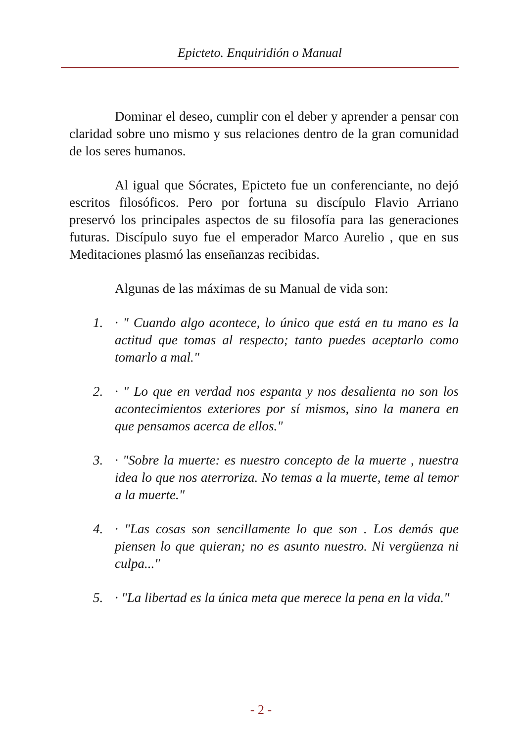Epicteto. Enquiridión o Manual
Dominar el deseo, cumplir con el deber y aprender a pensar con claridad sobre uno mismo y sus relaciones dentro de la gran comunidad de los seres humanos.
Al igual que Sócrates, Epicteto fue un conferenciante, no dejó escritos filosóficos. Pero por fortuna su discípulo Flavio Arriano preservó los principales aspectos de su filosofía para las generaciones futuras. Discípulo suyo fue el emperador Marco Aurelio , que en sus Meditaciones plasmó las enseñanzas recibidas.
Algunas de las máximas de su Manual de vida son:
1. · " Cuando algo acontece, lo único que está en tu mano es la actitud que tomas al respecto; tanto puedes aceptarlo como tomarlo a mal."
2. · " Lo que en verdad nos espanta y nos desalienta no son los acontecimientos exteriores por sí mismos, sino la manera en que pensamos acerca de ellos."
3. · "Sobre la muerte: es nuestro concepto de la muerte , nuestra idea lo que nos aterroriza. No temas a la muerte, teme al temor a la muerte."
4. · "Las cosas son sencillamente lo que son . Los demás que piensen lo que quieran; no es asunto nuestro. Ni vergüenza ni culpa..."
5. · "La libertad es la única meta que merece la pena en la vida."
- 2 -